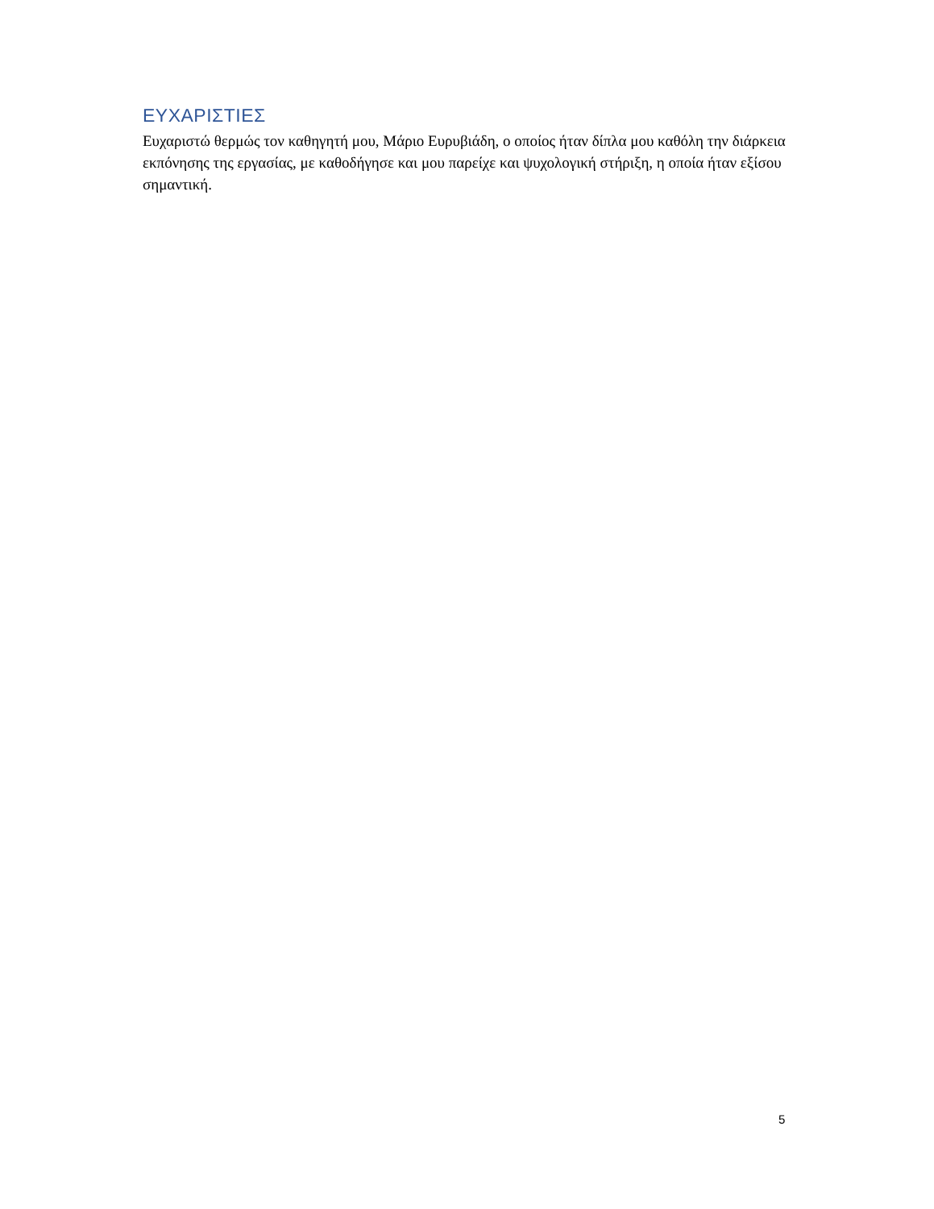ΕΥΧΑΡΙΣΤΙΕΣ
Ευχαριστώ θερμώς τον καθηγητή μου, Μάριο Ευρυβιάδη, ο οποίος ήταν δίπλα μου καθόλη την διάρκεια εκπόνησης της εργασίας, με καθοδήγησε και μου παρείχε και ψυχολογική στήριξη, η οποία ήταν εξίσου σημαντική.
5